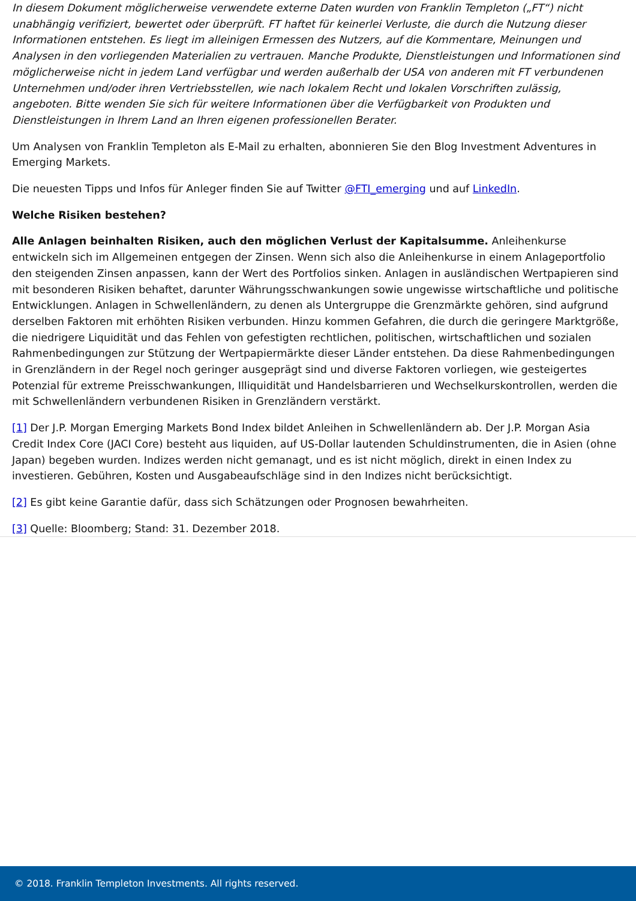In diesem Dokument möglicherweise verwendete externe Daten wurden von Franklin Templeton („FT“) nicht unabhängig verifiziert, bewertet oder überprüft. FT haftet für keinerlei Verluste, die durch die Nutzung dieser Informationen entstehen. Es liegt im alleinigen Ermessen des Nutzers, auf die Kommentare, Meinungen und Analysen in den vorliegenden Materialien zu vertrauen. Manche Produkte, Dienstleistungen und Informationen sind möglicherweise nicht in jedem Land verfügbar und werden außerhalb der USA von anderen mit FT verbundenen Unternehmen und/oder ihren Vertriebsstellen, wie nach lokalem Recht und lokalen Vorschriften zulässig, angeboten. Bitte wenden Sie sich für weitere Informationen über die Verfügbarkeit von Produkten und Dienstleistungen in Ihrem Land an Ihren eigenen professionellen Berater.
Um Analysen von Franklin Templeton als E-Mail zu erhalten, abonnieren Sie den Blog Investment Adventures in Emerging Markets.
Die neuesten Tipps und Infos für Anleger finden Sie auf Twitter @FTI_emerging und auf LinkedIn.
Welche Risiken bestehen?
Alle Anlagen beinhalten Risiken, auch den möglichen Verlust der Kapitalsumme. Anleihenkurse entwickeln sich im Allgemeinen entgegen der Zinsen. Wenn sich also die Anleihenkurse in einem Anlageportfolio den steigenden Zinsen anpassen, kann der Wert des Portfolios sinken. Anlagen in ausländischen Wertpapieren sind mit besonderen Risiken behaftet, darunter Währungsschwankungen sowie ungewisse wirtschaftliche und politische Entwicklungen. Anlagen in Schwellenländern, zu denen als Untergruppe die Grenzmärkte gehören, sind aufgrund derselben Faktoren mit erhöhten Risiken verbunden. Hinzu kommen Gefahren, die durch die geringere Marktgröße, die niedrigere Liquidität und das Fehlen von gefestigten rechtlichen, politischen, wirtschaftlichen und sozialen Rahmenbedingungen zur Stützung der Wertpapiermärkte dieser Länder entstehen. Da diese Rahmenbedingungen in Grenzländern in der Regel noch geringer ausgeprägt sind und diverse Faktoren vorliegen, wie gesteigertes Potenzial für extreme Preisschwankungen, Illiquidität und Handelsbarrieren und Wechselkurskontrollen, werden die mit Schwellenländern verbundenen Risiken in Grenzländern verstärkt.
[1] Der J.P. Morgan Emerging Markets Bond Index bildet Anleihen in Schwellenländern ab. Der J.P. Morgan Asia Credit Index Core (JACI Core) besteht aus liquiden, auf US-Dollar lautenden Schuldinstrumenten, die in Asien (ohne Japan) begeben wurden. Indizes werden nicht gemanagt, und es ist nicht möglich, direkt in einen Index zu investieren. Gebühren, Kosten und Ausgabeaufschläge sind in den Indizes nicht berücksichtigt.
[2] Es gibt keine Garantie dafür, dass sich Schätzungen oder Prognosen bewahrheiten.
[3] Quelle: Bloomberg; Stand: 31. Dezember 2018.
© 2018. Franklin Templeton Investments. All rights reserved.